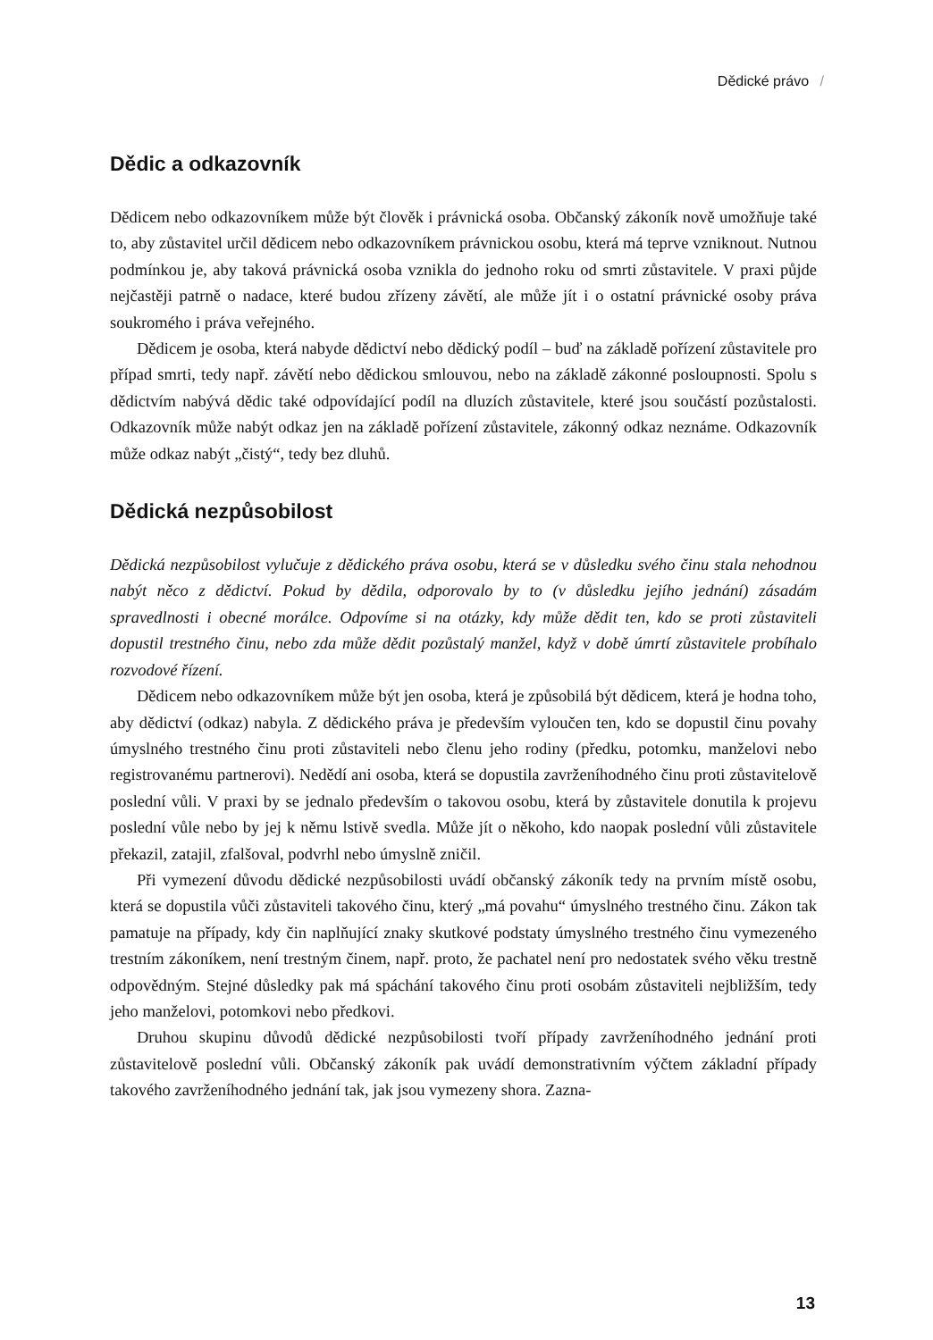Dědické právo /
Dědic a odkazovník
Dědicem nebo odkazovníkem může být člověk i právnická osoba. Občanský zákoník nově umožňuje také to, aby zůstavitel určil dědicem nebo odkazovníkem právnickou osobu, která má teprve vzniknout. Nutnou podmínkou je, aby taková právnická osoba vznikla do jednoho roku od smrti zůstavitele. V praxi půjde nejčastěji patrně o nadace, které budou zřízeny závětí, ale může jít i o ostatní právnické osoby práva soukromého i práva veřejného.
Dědicem je osoba, která nabyde dědictví nebo dědický podíl – buď na základě pořízení zůstavitele pro případ smrti, tedy např. závětí nebo dědickou smlouvou, nebo na základě zákonné posloupnosti. Spolu s dědictvím nabývá dědic také odpovídající podíl na dluzích zůstavitele, které jsou součástí pozůstalosti. Odkazovník může nabýt odkaz jen na základě pořízení zůstavitele, zákonný odkaz neznáme. Odkazovník může odkaz nabýt „čistý“, tedy bez dluhů.
Dědická nezpůsobilost
Dědická nezpůsobilost vylučuje z dědického práva osobu, která se v důsledku svého činu stala nehodnou nabýt něco z dědictví. Pokud by dědila, odporovalo by to (v důsledku jejího jednání) zásadám spravedlnosti i obecné morálce. Odpovíme si na otázky, kdy může dědit ten, kdo se proti zůstaviteli dopustil trestného činu, nebo zda může dědit pozůstalý manžel, když v době úmrtí zůstavitele probíhalo rozvodové řízení.
Dědicem nebo odkazovníkem může být jen osoba, která je způsobilá být dědicem, která je hodna toho, aby dědictví (odkaz) nabyla. Z dědického práva je především vyloučen ten, kdo se dopustil činu povahy úmyslného trestného činu proti zůstaviteli nebo členu jeho rodiny (předku, potomku, manželovi nebo registrovanému partnerovi). Nedědí ani osoba, která se dopustila zavrženíhodného činu proti zůstavitelově poslední vůli. V praxi by se jednalo především o takovou osobu, která by zůstavitele donutila k projevu poslední vůle nebo by jej k němu lstivě svedla. Může jít o někoho, kdo naopak poslední vůli zůstavitele překazil, zatajil, zfalšoval, podvrhl nebo úmyslně zničil.
Při vymezení důvodu dědické nezpůsobilosti uvádí občanský zákoník tedy na prvním místě osobu, která se dopustila vůči zůstaviteli takového činu, který „má povahu“ úmyslného trestného činu. Zákon tak pamatuje na případy, kdy čin naplňující znaky skutkové podstaty úmyslného trestného činu vymezeného trestním zákoníkem, není trestným činem, např. proto, že pachatel není pro nedostatek svého věku trestně odpovědným. Stejné důsledky pak má spáchání takového činu proti osobám zůstaviteli nejbližším, tedy jeho manželovi, potomkovi nebo předkovi.
Druhou skupinu důvodů dědické nezpůsobilosti tvoří případy zavrženíhodného jednání proti zůstavitelově poslední vůli. Občanský zákoník pak uvádí demonstrativním výčtem základní případy takového zavrženíhodného jednání tak, jak jsou vymezeny shora. Zazna-
13